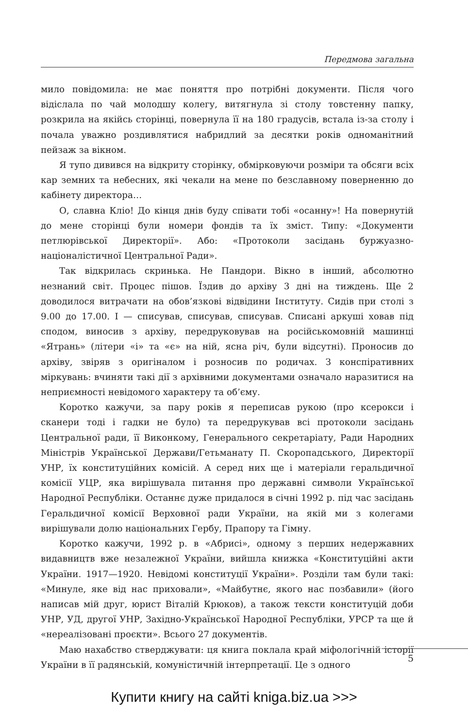Передмова загальна
мило повідомила: не має поняття про потрібні документи. Після чого відіслала по чай молодшу колегу, витягнула зі столу товстенну папку, розкрила на якійсь сторінці, повернула її на 180 градусів, встала із-за столу і почала уважно роздивлятися набридлий за десятки років одноманітний пейзаж за вікном.
Я тупо дивився на відкриту сторінку, обмірковуючи розміри та обсяги всіх кар земних та небесних, які чекали на мене по безславному поверненню до кабінету директора…
О, славна Кліо! До кінця днів буду співати тобі «осанну»! На повернутій до мене сторінці були номери фондів та їх зміст. Типу: «Документи петлюрівської Директорії». Або: «Протоколи засідань буржуазно-націоналістичної Центральної Ради».
Так відкрилась скринька. Не Пандори. Вікно в інший, абсолютно незнаний світ. Процес пішов. Їздив до архіву 3 дні на тиждень. Ще 2 доводилося витрачати на обов’язкові відвідини Інституту. Сидів при столі з 9.00 до 17.00. І — списував, списував, списував. Списані аркуші ховав під сподом, виносив з архіву, передруковував на російськомовній машинці «Ятрань» (літери «і» та «є» на ній, ясна річ, були відсутні). Проносив до архіву, звіряв з оригіналом і розносив по родичах. З конспіративних міркувань: вчиняти такі дії з архівними документами означало наразитися на неприємності невідомого характеру та об’єму.
Коротко кажучи, за пару років я переписав рукою (про ксерокси і сканери тоді і гадки не було) та передрукував всі протоколи засідань Центральної ради, її Виконкому, Генерального секретаріату, Ради Народних Міністрів Української Держави/Гетьманату П. Скоропадського, Директорії УНР, їх конституційних комісій. А серед них ще і матеріали геральдичної комісії УЦР, яка вирішувала питання про державні символи Української Народної Республіки. Останнє дуже придалося в січні 1992 р. під час засідань Геральдичної комісії Верховної ради України, на якій ми з колегами вирішували долю національних Гербу, Прапору та Гімну.
Коротко кажучи, 1992 р. в «Абрисі», одному з перших недержавних видавництв вже незалежної України, вийшла книжка «Конституційні акти України. 1917—1920. Невідомі конституції України». Розділи там були такі: «Минуле, яке від нас приховали», «Майбутнє, якого нас позбавили» (його написав мій друг, юрист Віталій Крюков), а також тексти конституцій доби УНР, УД, другої УНР, Західно-Української Народної Республіки, УРСР та ще й «нереалізовані проєкти». Всього 27 документів.
Маю нахабство стверджувати: ця книга поклала край міфологічній історії України в її радянській, комуністичній інтерпретації. Це з одного
5
Купити книгу на сайті kniga.biz.ua >>>